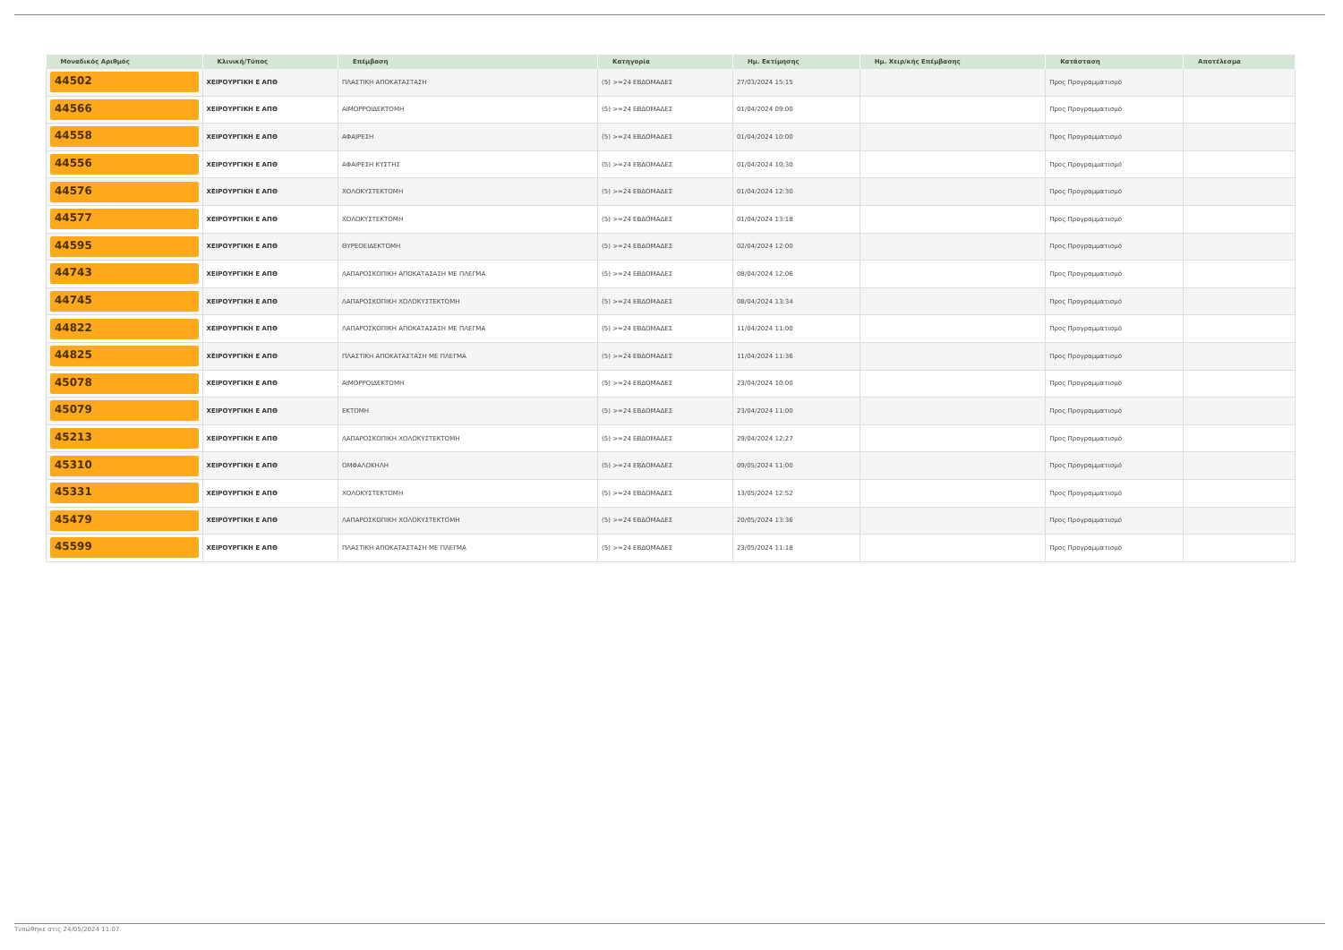| Μοναδικός Αριθμός | Κλινική/Τύπος | Επέμβαση | Κατηγορία | Ημ. Εκτίμησης | Ημ. Χειρ/κής Επέμβασης | Κατάσταση | Αποτέλεσμα |
| --- | --- | --- | --- | --- | --- | --- | --- |
| 44502 | ΧΕΙΡΟΥΡΓΙΚΗ Ε ΑΠΘ | ΠΛΑΣΤΙΚΗ ΑΠΟΚΑΤΑΣΤΑΣΗ | (5) >=24 ΕΒΔΟΜΑΔΕΣ | 27/03/2024 15:15 | | Προς Προγραμματισμό | |
| 44566 | ΧΕΙΡΟΥΡΓΙΚΗ Ε ΑΠΘ | ΑΙΜΟΡΡΟΙΔΕΚΤΟΜΗ | (5) >=24 ΕΒΔΟΜΑΔΕΣ | 01/04/2024 09:00 | | Προς Προγραμματισμό | |
| 44558 | ΧΕΙΡΟΥΡΓΙΚΗ Ε ΑΠΘ | ΑΦΑΙΡΕΣΗ | (5) >=24 ΕΒΔΟΜΑΔΕΣ | 01/04/2024 10:00 | | Προς Προγραμματισμό | |
| 44556 | ΧΕΙΡΟΥΡΓΙΚΗ Ε ΑΠΘ | ΑΦΑΙΡΕΣΗ ΚΥΣΤΗΣ | (5) >=24 ΕΒΔΟΜΑΔΕΣ | 01/04/2024 10:30 | | Προς Προγραμματισμό | |
| 44576 | ΧΕΙΡΟΥΡΓΙΚΗ Ε ΑΠΘ | ΧΟΛΟΚΥΣΤΕΚΤΟΜΗ | (5) >=24 ΕΒΔΟΜΑΔΕΣ | 01/04/2024 12:30 | | Προς Προγραμματισμό | |
| 44577 | ΧΕΙΡΟΥΡΓΙΚΗ Ε ΑΠΘ | ΧΟΛΟΚΥΣΤΕΚΤΟΜΗ | (5) >=24 ΕΒΔΟΜΑΔΕΣ | 01/04/2024 13:18 | | Προς Προγραμματισμό | |
| 44595 | ΧΕΙΡΟΥΡΓΙΚΗ Ε ΑΠΘ | ΘΥΡΕΟΕΙΔΕΚΤΟΜΗ | (5) >=24 ΕΒΔΟΜΑΔΕΣ | 02/04/2024 12:00 | | Προς Προγραμματισμό | |
| 44743 | ΧΕΙΡΟΥΡΓΙΚΗ Ε ΑΠΘ | ΛΑΠΑΡΟΣΚΟΠΙΚΗ ΑΠΟΚΑΤΑΣΑΣΗ ΜΕ ΠΛΕΓΜΑ | (5) >=24 ΕΒΔΟΜΑΔΕΣ | 08/04/2024 12:06 | | Προς Προγραμματισμό | |
| 44745 | ΧΕΙΡΟΥΡΓΙΚΗ Ε ΑΠΘ | ΛΑΠΑΡΟΣΚΟΠΙΚΗ ΧΟΛΟΚΥΣΤΕΚΤΟΜΗ | (5) >=24 ΕΒΔΟΜΑΔΕΣ | 08/04/2024 13:34 | | Προς Προγραμματισμό | |
| 44822 | ΧΕΙΡΟΥΡΓΙΚΗ Ε ΑΠΘ | ΛΑΠΑΡΟΣΚΟΠΙΚΗ ΑΠΟΚΑΤΑΣΑΣΗ ΜΕ ΠΛΕΓΜΑ | (5) >=24 ΕΒΔΟΜΑΔΕΣ | 11/04/2024 11:00 | | Προς Προγραμματισμό | |
| 44825 | ΧΕΙΡΟΥΡΓΙΚΗ Ε ΑΠΘ | ΠΛΑΣΤΙΚΗ ΑΠΟΚΑΤΑΣΤΑΣΗ ΜΕ ΠΛΕΓΜΑ | (5) >=24 ΕΒΔΟΜΑΔΕΣ | 11/04/2024 11:36 | | Προς Προγραμματισμό | |
| 45078 | ΧΕΙΡΟΥΡΓΙΚΗ Ε ΑΠΘ | ΑΙΜΟΡΡΟΙΔΕΚΤΟΜΗ | (5) >=24 ΕΒΔΟΜΑΔΕΣ | 23/04/2024 10:00 | | Προς Προγραμματισμό | |
| 45079 | ΧΕΙΡΟΥΡΓΙΚΗ Ε ΑΠΘ | ΕΚΤΟΜΗ | (5) >=24 ΕΒΔΟΜΑΔΕΣ | 23/04/2024 11:00 | | Προς Προγραμματισμό | |
| 45213 | ΧΕΙΡΟΥΡΓΙΚΗ Ε ΑΠΘ | ΛΑΠΑΡΟΣΚΟΠΙΚΗ ΧΟΛΟΚΥΣΤΕΚΤΟΜΗ | (5) >=24 ΕΒΔΟΜΑΔΕΣ | 29/04/2024 12:27 | | Προς Προγραμματισμό | |
| 45310 | ΧΕΙΡΟΥΡΓΙΚΗ Ε ΑΠΘ | ΟΜΦΑΛΟΚΗΛΗ | (5) >=24 ΕΒΔΟΜΑΔΕΣ | 09/05/2024 11:00 | | Προς Προγραμματισμό | |
| 45331 | ΧΕΙΡΟΥΡΓΙΚΗ Ε ΑΠΘ | ΧΟΛΟΚΥΣΤΕΚΤΟΜΗ | (5) >=24 ΕΒΔΟΜΑΔΕΣ | 13/05/2024 12:52 | | Προς Προγραμματισμό | |
| 45479 | ΧΕΙΡΟΥΡΓΙΚΗ Ε ΑΠΘ | ΛΑΠΑΡΟΣΚΟΠΙΚΗ ΧΟΛΟΚΥΣΤΕΚΤΟΜΗ | (5) >=24 ΕΒΔΟΜΑΔΕΣ | 20/05/2024 13:36 | | Προς Προγραμματισμό | |
| 45599 | ΧΕΙΡΟΥΡΓΙΚΗ Ε ΑΠΘ | ΠΛΑΣΤΙΚΗ ΑΠΟΚΑΤΑΣΤΑΣΗ ΜΕ ΠΛΕΓΜΑ | (5) >=24 ΕΒΔΟΜΑΔΕΣ | 23/05/2024 11:18 | | Προς Προγραμματισμό | |
Τυπώθηκε στις 24/05/2024 11:07